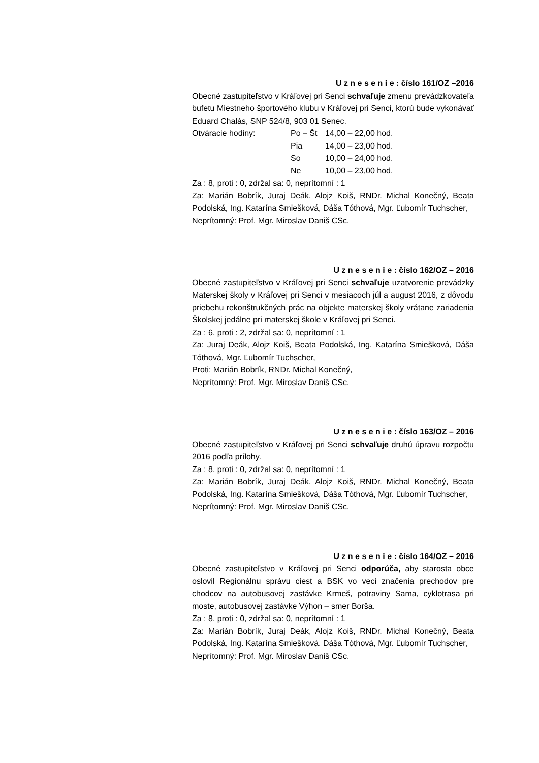U z n e s e n i e : číslo 161/OZ –2016
Obecné zastupiteľstvo v Kráľovej pri Senci schvaľuje zmenu prevádzkovateľa bufetu Miestneho športového klubu v Kráľovej pri Senci, ktorú bude vykonávať Eduard Chalás, SNP 524/8, 903 01 Senec.
| Otváracie hodiny: | Po – Št | 14,00 – 22,00 hod. |
| | Pia | 14,00 – 23,00 hod. |
| | So | 10,00 – 24,00 hod. |
| | Ne | 10,00 – 23,00 hod. |
Za : 8, proti : 0, zdržal sa: 0, neprítomní : 1
Za: Marián Bobrík, Juraj Deák, Alojz Koiš, RNDr. Michal Konečný, Beata Podolská, Ing. Katarína Smiešková, Dáša Tóthová, Mgr. Ľubomír Tuchscher,
Neprítomný: Prof. Mgr. Miroslav Daniš CSc.
U z n e s e n i e : číslo 162/OZ – 2016
Obecné zastupiteľstvo v Kráľovej pri Senci schvaľuje uzatvorenie prevádzky Materskej školy v Kráľovej pri Senci v mesiacoch júl a august 2016, z dôvodu priebehu rekonštrukčných prác na objekte materskej školy vrátane zariadenia Školskej jedálne pri materskej škole v Kráľovej pri Senci.
Za : 6, proti : 2, zdržal sa: 0, neprítomní : 1
Za: Juraj Deák, Alojz Koiš, Beata Podolská, Ing. Katarína Smiešková, Dáša Tóthová, Mgr. Ľubomír Tuchscher,
Proti: Marián Bobrík, RNDr. Michal Konečný,
Neprítomný: Prof. Mgr. Miroslav Daniš CSc.
U z n e s e n i e : číslo 163/OZ – 2016
Obecné zastupiteľstvo v Kráľovej pri Senci schvaľuje druhú úpravu rozpočtu 2016 podľa prílohy.
Za : 8, proti : 0, zdržal sa: 0, neprítomní : 1
Za: Marián Bobrík, Juraj Deák, Alojz Koiš, RNDr. Michal Konečný, Beata Podolská, Ing. Katarína Smiešková, Dáša Tóthová, Mgr. Ľubomír Tuchscher,
Neprítomný: Prof. Mgr. Miroslav Daniš CSc.
U z n e s e n i e : číslo 164/OZ – 2016
Obecné zastupiteľstvo v Kráľovej pri Senci odporúča, aby starosta obce oslovil Regionálnu správu ciest a BSK vo veci značenia prechodov pre chodcov na autobusovej zastávke Krmeš, potraviny Sama, cyklotrasa pri moste, autobusovej zastávke Výhon – smer Borša.
Za : 8, proti : 0, zdržal sa: 0, neprítomní : 1
Za: Marián Bobrík, Juraj Deák, Alojz Koiš, RNDr. Michal Konečný, Beata Podolská, Ing. Katarína Smiešková, Dáša Tóthová, Mgr. Ľubomír Tuchscher,
Neprítomný: Prof. Mgr. Miroslav Daniš CSc.